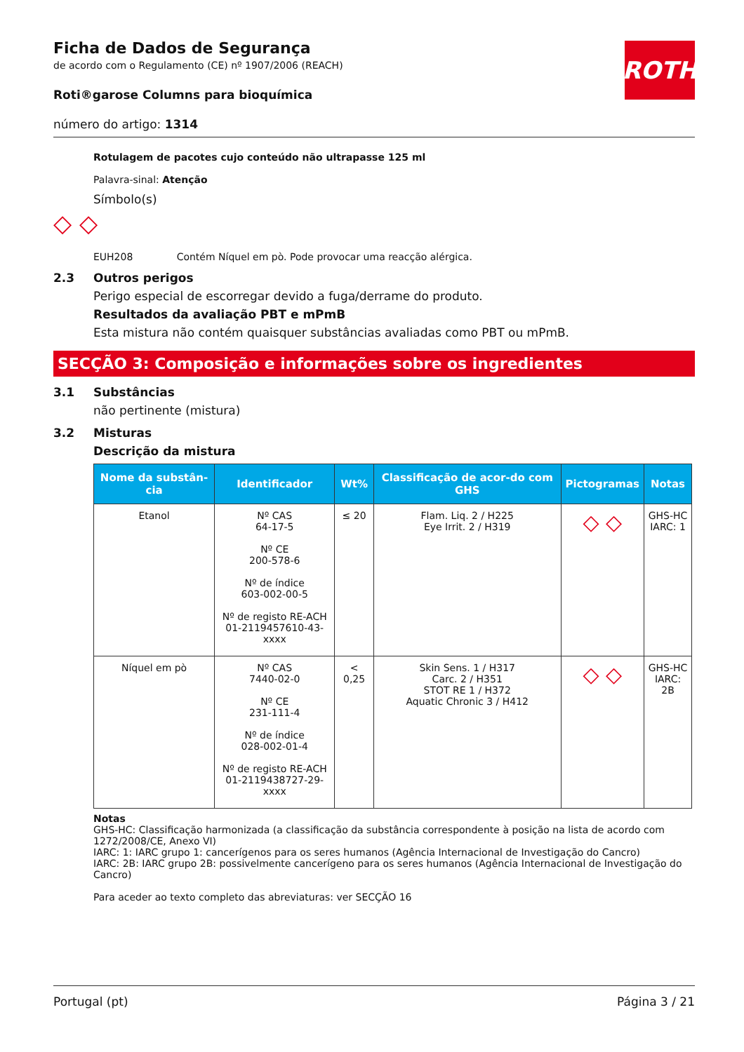ROTH
Ficha de Dados de Segurança
de acordo com o Regulamento (CE) nº 1907/2006 (REACH)
Roti®garose Columns para bioquímica
número do artigo: 1314
Rotulagem de pacotes cujo conteúdo não ultrapasse 125 ml
Palavra-sinal: Atenção
Símbolo(s)
◇ ◇
EUH208 Contém Níquel em pò. Pode provocar uma reacção alérgica.
2.3 Outros perigos
Perigo especial de escorregar devido a fuga/derrame do produto.
Resultados da avaliação PBT e mPmB
Esta mistura não contém quaisquer substâncias avaliadas como PBT ou mPmB.
SECÇÃO 3: Composição e informações sobre os ingredientes
3.1 Substâncias
não pertinente (mistura)
3.2 Misturas
Descrição da mistura
| Nome da substân-cia | Identificador | Wt% | Classificação de acor-do com GHS | Pictogramas | Notas |
| --- | --- | --- | --- | --- | --- |
| Etanol | Nº CAS 64-17-5 Nº CE 200-578-6 Nº de índice 603-002-00-5 Nº de registo RE-ACH 01-2119457610-43-xxxx | ≤ 20 | Flam. Liq. 2 / H225 Eye Irrit. 2 / H319 | ◇ ◇ | GHS-HC IARC: 1 |
| Níquel em pò | Nº CAS 7440-02-0 Nº CE 231-111-4 Nº de índice 028-002-01-4 Nº de registo RE-ACH 01-2119438727-29-xxxx | < 0,25 | Skin Sens. 1 / H317 Carc. 2 / H351 STOT RE 1 / H372 Aquatic Chronic 3 / H412 | ◇ ◇ | GHS-HC IARC: 2B |
Notas
GHS-HC: Classificação harmonizada (a classificação da substância correspondente à posição na lista de acordo com 1272/2008/CE, Anexo VI)
IARC: 1: IARC grupo 1: cancerígenos para os seres humanos (Agência Internacional de Investigação do Cancro)
IARC: 2B: IARC grupo 2B: possivelmente cancerígeno para os seres humanos (Agência Internacional de Investigação do Cancro)
Para aceder ao texto completo das abreviaturas: ver SECÇÃO 16
Portugal (pt) Página 3 / 21